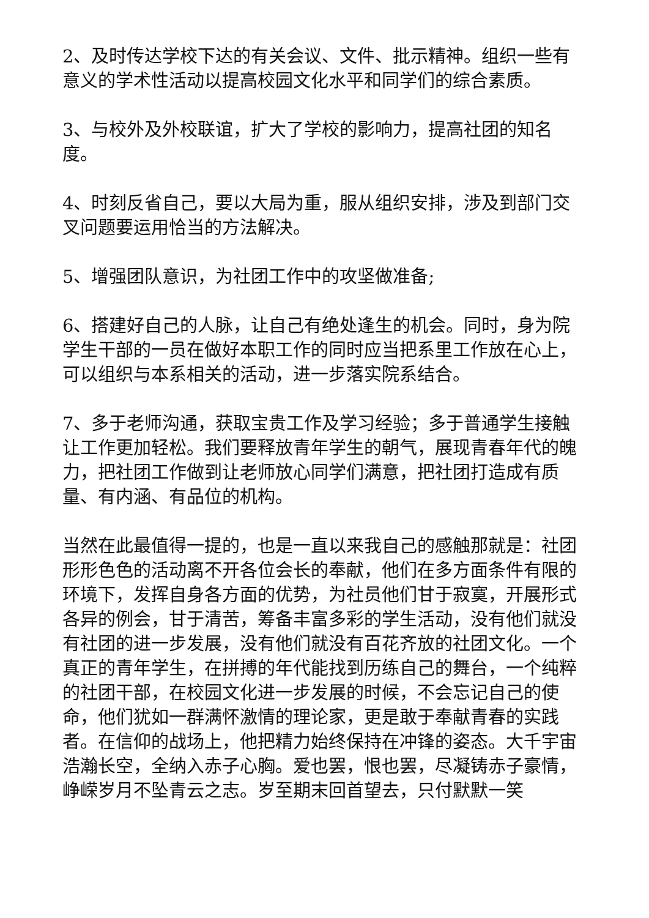2、及时传达学校下达的有关会议、文件、批示精神。组织一些有意义的学术性活动以提高校园文化水平和同学们的综合素质。
3、与校外及外校联谊，扩大了学校的影响力，提高社团的知名度。
4、时刻反省自己，要以大局为重，服从组织安排，涉及到部门交叉问题要运用恰当的方法解决。
5、增强团队意识，为社团工作中的攻坚做准备;
6、搭建好自己的人脉，让自己有绝处逢生的机会。同时，身为院学生干部的一员在做好本职工作的同时应当把系里工作放在心上，可以组织与本系相关的活动，进一步落实院系结合。
7、多于老师沟通，获取宝贵工作及学习经验；多于普通学生接触让工作更加轻松。我们要释放青年学生的朝气，展现青春年代的魄力，把社团工作做到让老师放心同学们满意，把社团打造成有质量、有内涵、有品位的机构。
当然在此最值得一提的，也是一直以来我自己的感触那就是：社团形形色色的活动离不开各位会长的奉献，他们在多方面条件有限的环境下，发挥自身各方面的优势，为社员他们甘于寂寞，开展形式各异的例会，甘于清苦，筹备丰富多彩的学生活动，没有他们就没有社团的进一步发展，没有他们就没有百花齐放的社团文化。一个真正的青年学生，在拼搏的年代能找到历练自己的舞台，一个纯粹的社团干部，在校园文化进一步发展的时候，不会忘记自己的使命，他们犹如一群满怀激情的理论家，更是敢于奉献青春的实践者。在信仰的战场上，他把精力始终保持在冲锋的姿态。大千宇宙浩瀚长空，全纳入赤子心胸。爱也罢，恨也罢，尽凝铸赤子豪情，峥嵘岁月不坠青云之志。岁至期末回首望去，只付默默一笑